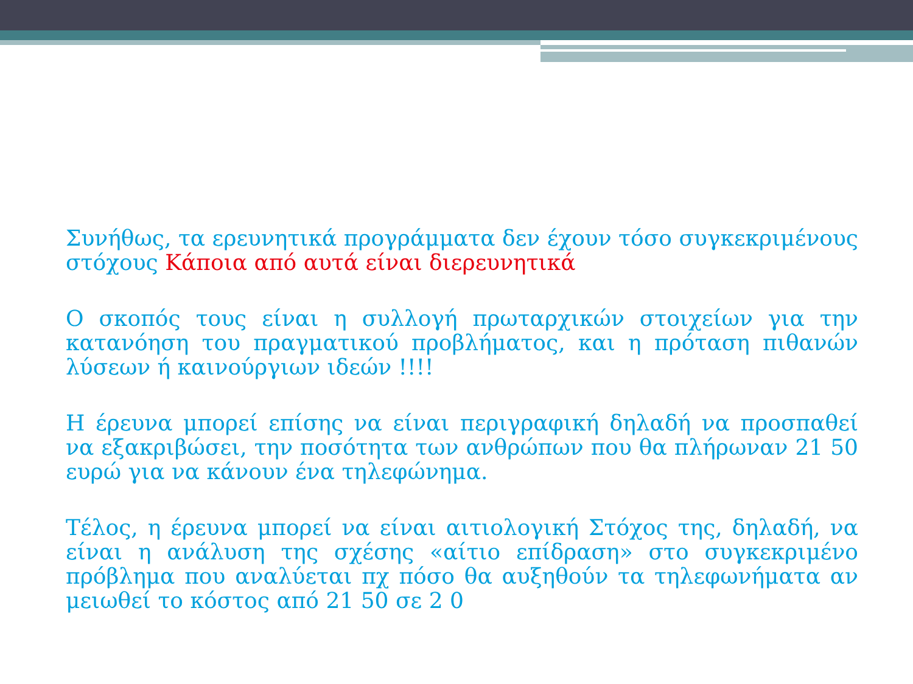Συνήθως, τα ερευνητικά προγράμματα δεν έχουν τόσο συγκεκριμένους στόχους Κάποια από αυτά είναι διερευνητικά
Ο σκοπός τους είναι η συλλογή πρωταρχικών στοιχείων για την κατανόηση του πραγματικού προβλήματος, και η πρόταση πιθανών λύσεων ή καινούργιων ιδεών !!!!
Η έρευνα μπορεί επίσης να είναι περιγραφική δηλαδή να προσπαθεί να εξακριβώσει, την ποσότητα των ανθρώπων που θα πλήρωναν 21 50 ευρώ για να κάνουν ένα τηλεφώνημα.
Τέλος, η έρευνα μπορεί να είναι αιτιολογική Στόχος της, δηλαδή, να είναι η ανάλυση της σχέσης «αίτιο επίδραση» στο συγκεκριμένο πρόβλημα που αναλύεται πχ πόσο θα αυξηθούν τα τηλεφωνήματα αν μειωθεί το κόστος από 21 50 σε 2 0